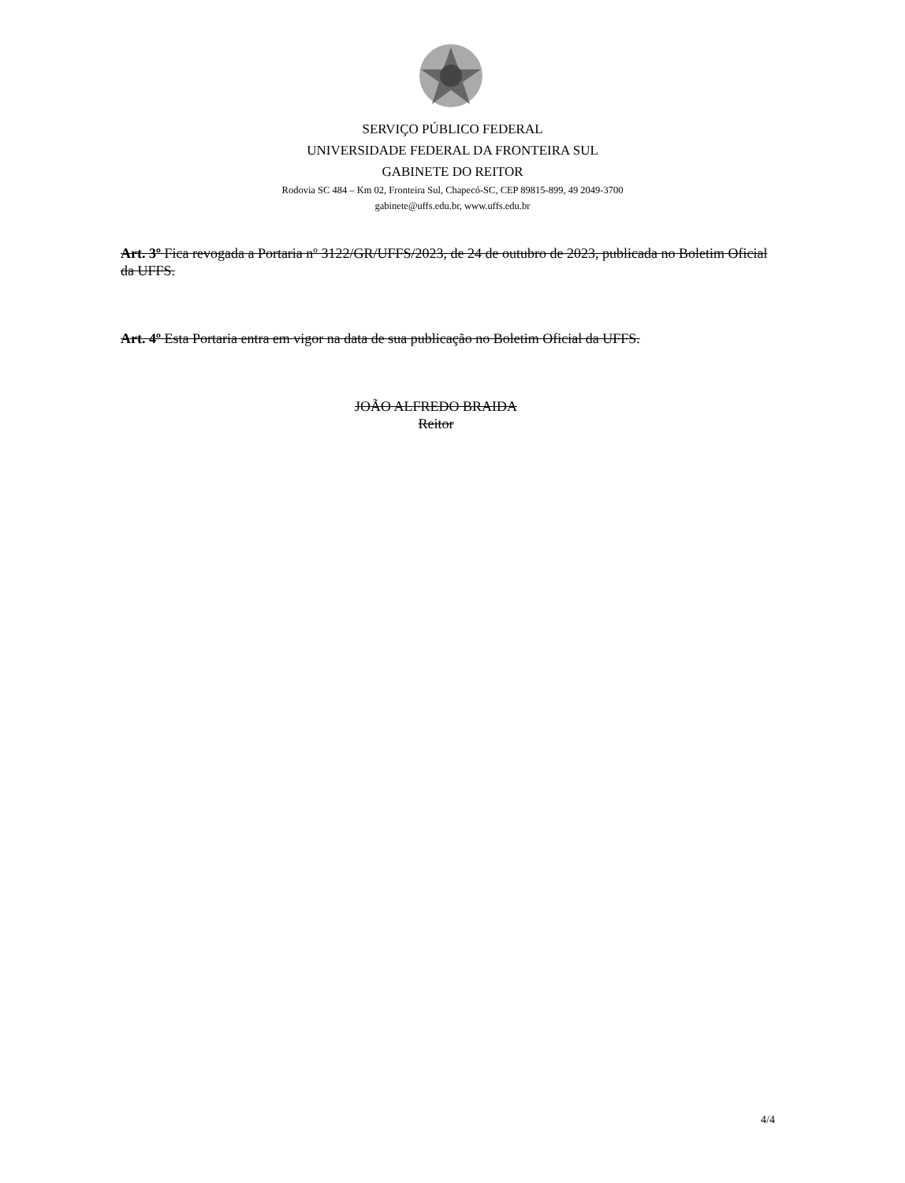SERVIÇO PÚBLICO FEDERAL
UNIVERSIDADE FEDERAL DA FRONTEIRA SUL
GABINETE DO REITOR
Rodovia SC 484 – Km 02, Fronteira Sul, Chapecó-SC, CEP 89815-899, 49 2049-3700
gabinete@uffs.edu.br, www.uffs.edu.br
Art. 3º Fica revogada a Portaria nº 3122/GR/UFFS/2023, de 24 de outubro de 2023, publicada no Boletim Oficial da UFFS.
Art. 4º Esta Portaria entra em vigor na data de sua publicação no Boletim Oficial da UFFS.
JOÃO ALFREDO BRAIDA
Reitor
4/4